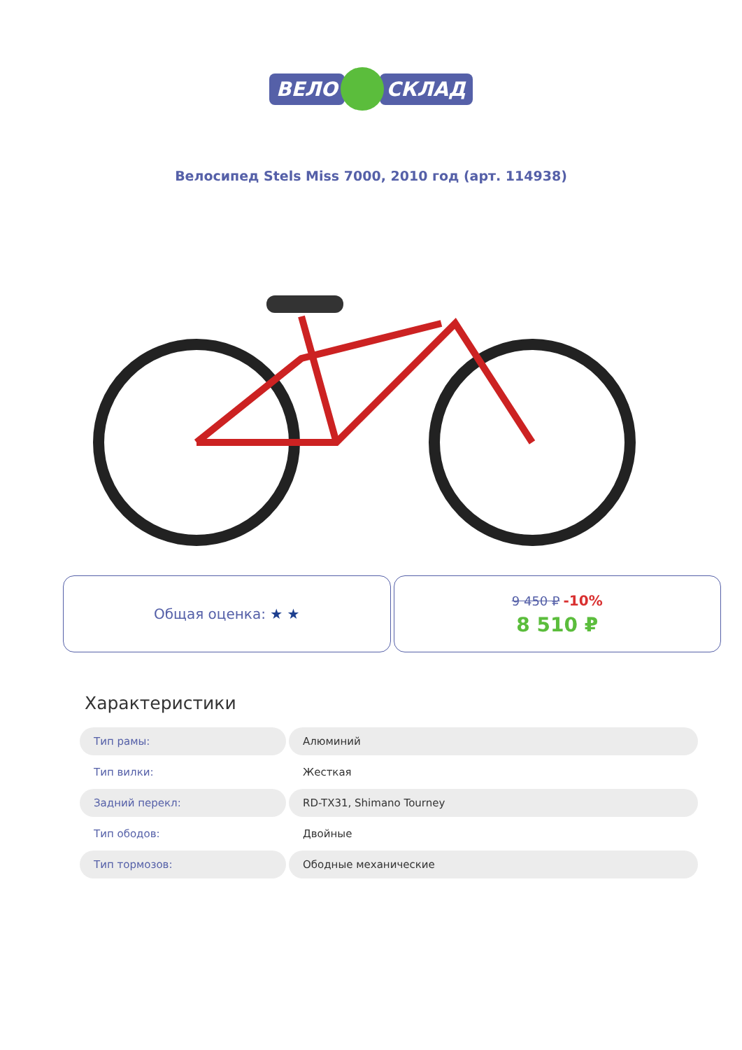ВЕЛО СКЛАД
Велосипед Stels Miss 7000, 2010 год (арт. 114938)
Общая оценка: ★ ★ 9 450 ₽ -10%
8 510 ₽
Характеристики
| Тип рамы: | Алюминий |
| Тип вилки: | Жесткая |
| Задний перекл: | RD-TX31, Shimano Tourney |
| Тип ободов: | Двойные |
| Тип тормозов: | Ободные механические |